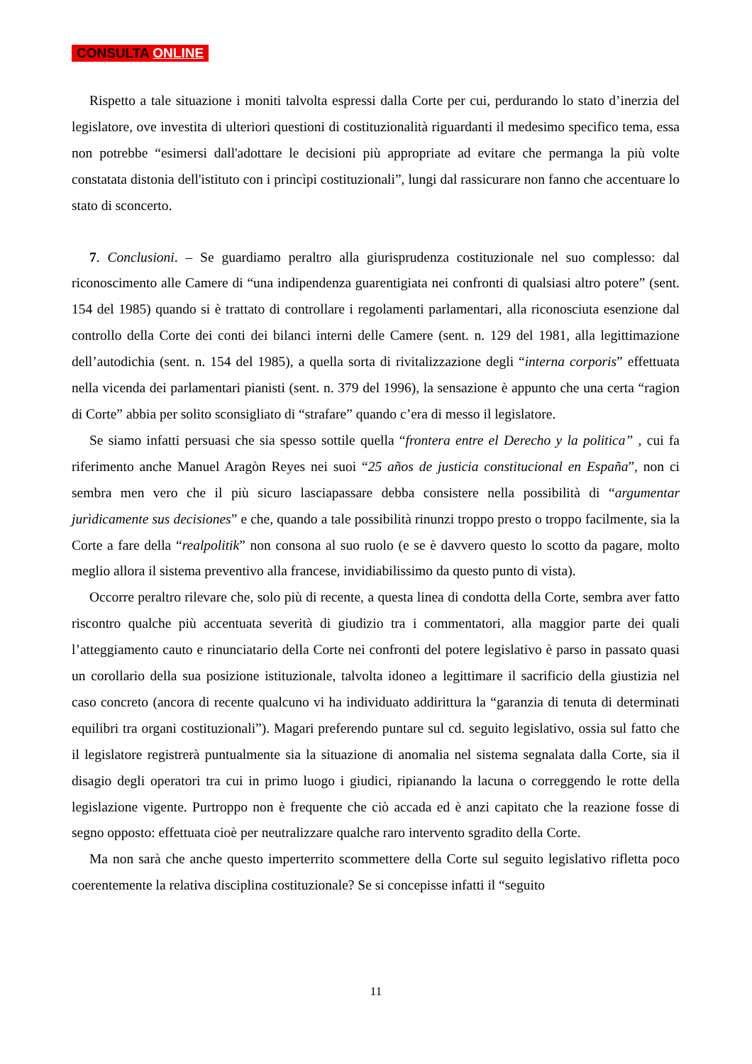CONSULTA ONLINE
Rispetto a tale situazione i moniti talvolta espressi dalla Corte per cui, perdurando lo stato d’inerzia del legislatore, ove investita di ulteriori questioni di costituzionalità riguardanti il medesimo specifico tema, essa non potrebbe “esimersi dall'adottare le decisioni più appropriate ad evitare che permanga la più volte constatata distonia dell'istituto con i princìpi costituzionali”, lungi dal rassicurare non fanno che accentuare lo stato di sconcerto.
7. Conclusioni. – Se guardiamo peraltro alla giurisprudenza costituzionale nel suo complesso: dal riconoscimento alle Camere di “una indipendenza guarentigiata nei confronti di qualsiasi altro potere” (sent. 154 del 1985) quando si è trattato di controllare i regolamenti parlamentari, alla riconosciuta esenzione dal controllo della Corte dei conti dei bilanci interni delle Camere (sent. n. 129 del 1981, alla legittimazione dell’autodichia (sent. n. 154 del 1985), a quella sorta di rivitalizzazione degli “interna corporis” effettuata nella vicenda dei parlamentari pianisti (sent. n. 379 del 1996), la sensazione è appunto che una certa “ragion di Corte” abbia per solito sconsigliato di “strafare” quando c’era di messo il legislatore.
Se siamo infatti persuasi che sia spesso sottile quella “frontera entre el Derecho y la politica” , cui fa riferimento anche Manuel Aragòn Reyes nei suoi “25 años de justicia constitucional en España”, non ci sembra men vero che il più sicuro lasciapassare debba consistere nella possibilità di “argumentar jurìdicamente sus decisiones” e che, quando a tale possibilità rinunzi troppo presto o troppo facilmente, sia la Corte a fare della “realpolitik” non consona al suo ruolo (e se è davvero questo lo scotto da pagare, molto meglio allora il sistema preventivo alla francese, invidiabilissimo da questo punto di vista).
Occorre peraltro rilevare che, solo più di recente, a questa linea di condotta della Corte, sembra aver fatto riscontro qualche più accentuata severità di giudizio tra i commentatori, alla maggior parte dei quali l’atteggiamento cauto e rinunciatario della Corte nei confronti del potere legislativo è parso in passato quasi un corollario della sua posizione istituzionale, talvolta idoneo a legittimare il sacrificio della giustizia nel caso concreto (ancora di recente qualcuno vi ha individuato addirittura la “garanzia di tenuta di determinati equilibri tra organi costituzionali”). Magari preferendo puntare sul cd. seguito legislativo, ossia sul fatto che il legislatore registrerà puntualmente sia la situazione di anomalia nel sistema segnalata dalla Corte, sia il disagio degli operatori tra cui in primo luogo i giudici, ripianando la lacuna o correggendo le rotte della legislazione vigente. Purtroppo non è frequente che ciò accada ed è anzi capitato che la reazione fosse di segno opposto: effettuata cioè per neutralizzare qualche raro intervento sgradito della Corte.
Ma non sarà che anche questo imperterrito scommettere della Corte sul seguito legislativo rifletta poco coerentemente la relativa disciplina costituzionale? Se si concepisse infatti il “seguito
11